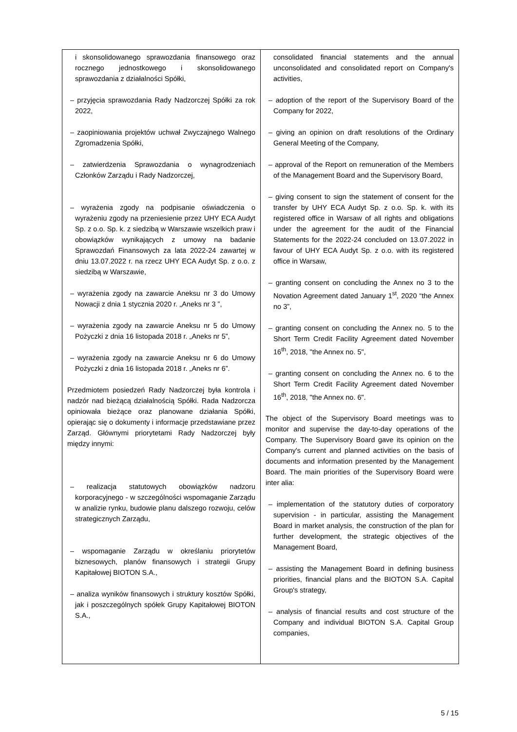| i skonsolidowanego sprawozdania finansowego oraz rocznego jednostkowego i skonsolidowanego sprawozdania z działalności Spółki, – przyjęcia sprawozdania Rady Nadzorczej Spółki za rok 2022, – zaopiniowania projektów uchwał Zwyczajnego Walnego Zgromadzenia Spółki, – zatwierdzenia Sprawozdania o wynagrodzeniach Członków Zarządu i Rady Nadzorczej, – wyrażenia zgody na podpisanie oświadczenia o wyrażeniu zgody na przeniesienie przez UHY ECA Audyt Sp. z o.o. Sp. k. z siedzibą w Warszawie wszelkich praw i obowiązków wynikających z umowy na badanie Sprawozdań Finansowych za lata 2022-24 zawartej w dniu 13.07.2022 r. na rzecz UHY ECA Audyt Sp. z o.o. z siedzibą w Warszawie, – wyrażenia zgody na zawarcie Aneksu nr 3 do Umowy Nowacji z dnia 1 stycznia 2020 r. „Aneks nr 3 ”, – wyrażenia zgody na zawarcie Aneksu nr 5 do Umowy Pożyczki z dnia 16 listopada 2018 r. „Aneks nr 5”, – wyrażenia zgody na zawarcie Aneksu nr 6 do Umowy Pożyczki z dnia 16 listopada 2018 r. „Aneks nr 6”. Przedmiotem posiedzeń Rady Nadzorczej była kontrola i nadzór nad bieżącą działalnością Spółki. Rada Nadzorcza opiniowała bieżące oraz planowane działania Spółki, opierając się o dokumenty i informacje przedstawiane przez Zarząd. Głównymi priorytetami Rady Nadzorczej były między innymi: – realizacja statutowych obowiązków nadzoru korporacyjnego - w szczególności wspomaganie Zarządu w analizie rynku, budowie planu dalszego rozwoju, celów strategicznych Zarządu, – wspomaganie Zarządu w określaniu priorytetów biznesowych, planów finansowych i strategii Grupy Kapitałowej BIOTON S.A., – analiza wyników finansowych i struktury kosztów Spółki, jak i poszczególnych spółek Grupy Kapitałowej BIOTON S.A., | consolidated financial statements and the annual unconsolidated and consolidated report on Company's activities, – adoption of the report of the Supervisory Board of the Company for 2022, – giving an opinion on draft resolutions of the Ordinary General Meeting of the Company, – approval of the Report on remuneration of the Members of the Management Board and the Supervisory Board, – giving consent to sign the statement of consent for the transfer by UHY ECA Audyt Sp. z o.o. Sp. k. with its registered office in Warsaw of all rights and obligations under the agreement for the audit of the Financial Statements for the 2022-24 concluded on 13.07.2022 in favour of UHY ECA Audyt Sp. z o.o. with its registered office in Warsaw, – granting consent on concluding the Annex no 3 to the Novation Agreement dated January 1<sup>st</sup>, 2020 “the Annex no 3”, – granting consent on concluding the Annex no. 5 to the Short Term Credit Facility Agreement dated November 16<sup>th</sup>, 2018, "the Annex no. 5", – granting consent on concluding the Annex no. 6 to the Short Term Credit Facility Agreement dated November 16<sup>th</sup>, 2018, "the Annex no. 6". The object of the Supervisory Board meetings was to monitor and supervise the day-to-day operations of the Company. The Supervisory Board gave its opinion on the Company's current and planned activities on the basis of documents and information presented by the Management Board. The main priorities of the Supervisory Board were inter alia: – implementation of the statutory duties of corporatory supervision - in particular, assisting the Management Board in market analysis, the construction of the plan for further development, the strategic objectives of the Management Board, – assisting the Management Board in defining business priorities, financial plans and the BIOTON S.A. Capital Group's strategy, – analysis of financial results and cost structure of the Company and individual BIOTON S.A. Capital Group companies, |
5 / 15